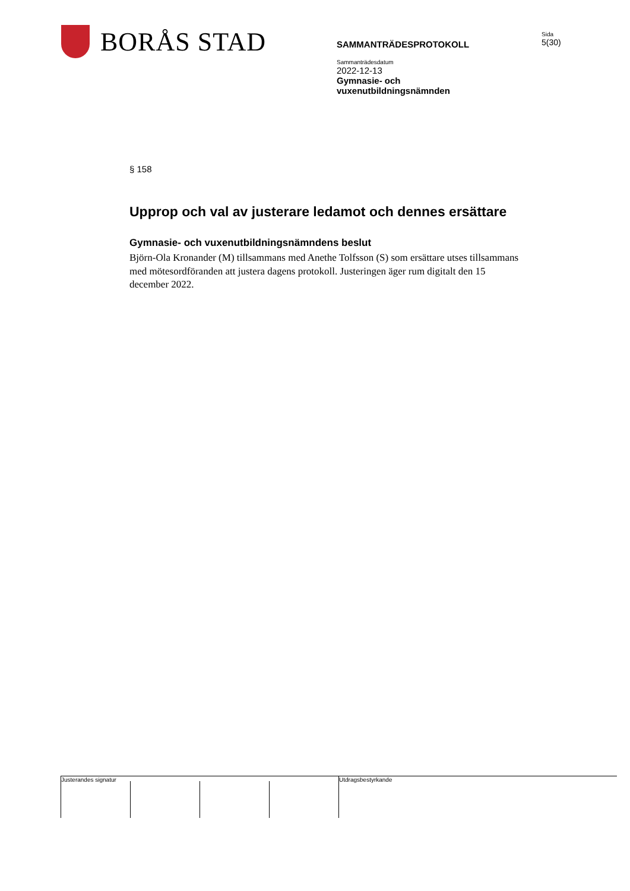BORÅS STAD
SAMMANTRÄDESPROTOKOLL
Sammanträdesdatum
2022-12-13
Gymnasie- och
vuxenutbildningsnämnden
Sida
5(30)
§ 158
Upprop och val av justerare ledamot och dennes ersättare
Gymnasie- och vuxenutbildningsnämndens beslut
Björn-Ola Kronander (M) tillsammans med Anethe Tolfsson (S) som ersättare utses tillsammans med mötesordföranden att justera dagens protokoll. Justeringen äger rum digitalt den 15 december 2022.
Justerandes signatur
Utdragsbestyrkande